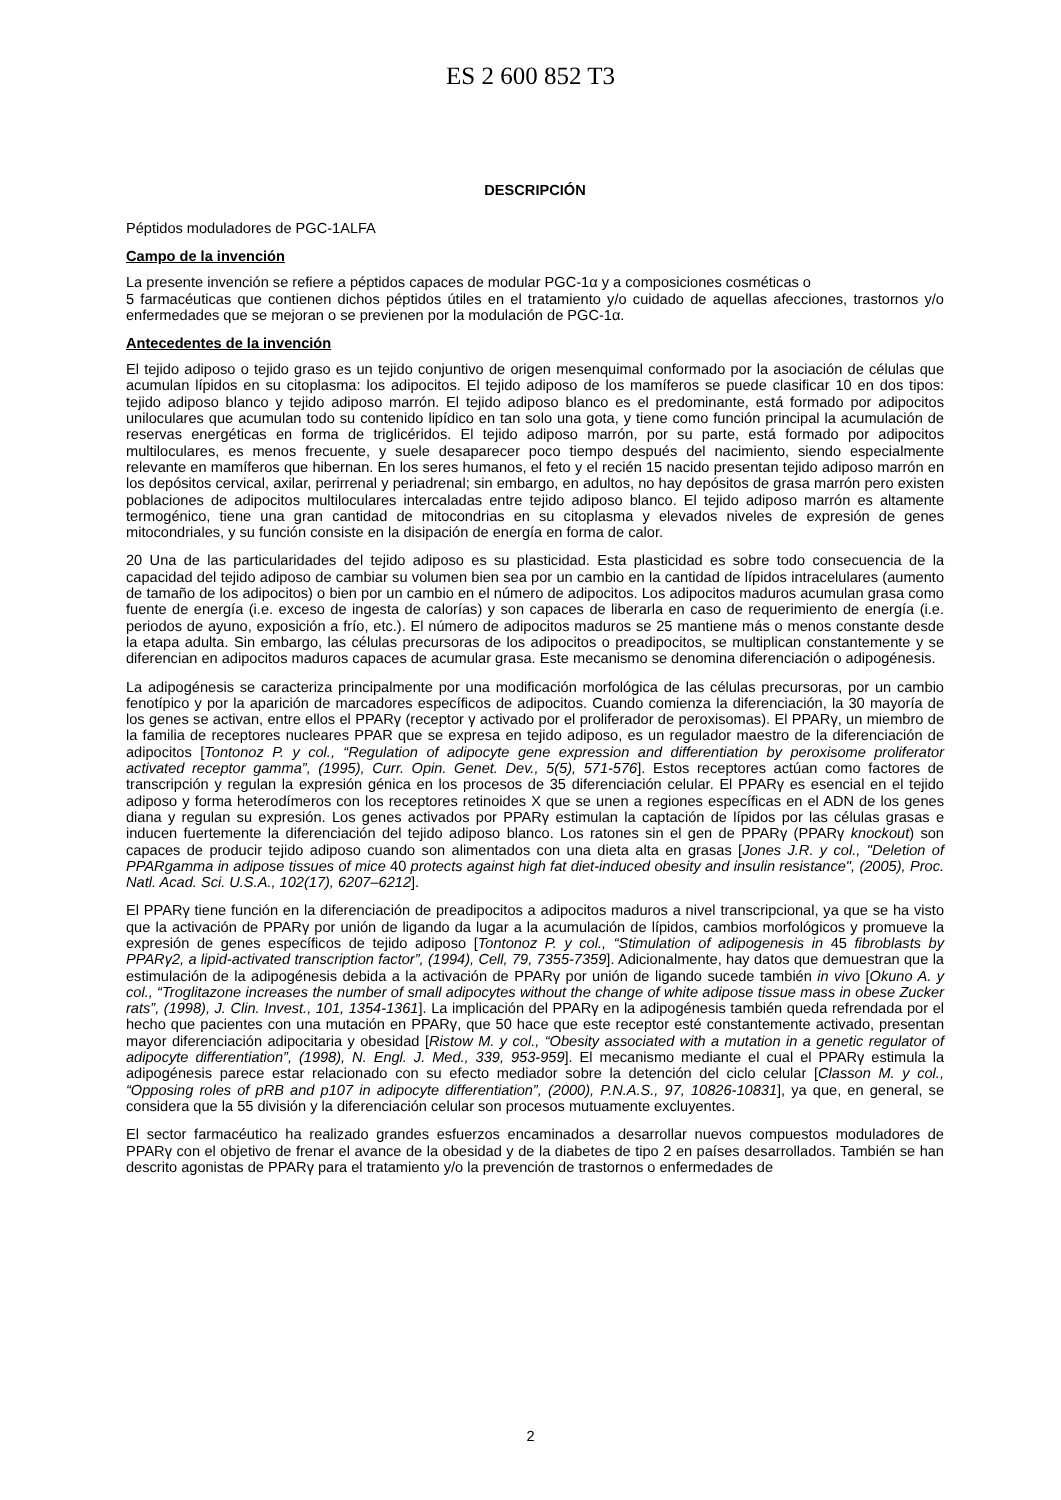ES 2 600 852 T3
DESCRIPCIÓN
Péptidos moduladores de PGC-1ALFA
Campo de la invención
La presente invención se refiere a péptidos capaces de modular PGC-1α y a composiciones cosméticas o
5 farmacéuticas que contienen dichos péptidos útiles en el tratamiento y/o cuidado de aquellas afecciones, trastornos y/o enfermedades que se mejoran o se previenen por la modulación de PGC-1α.
Antecedentes de la invención
El tejido adiposo o tejido graso es un tejido conjuntivo de origen mesenquimal conformado por la asociación de células que acumulan lípidos en su citoplasma: los adipocitos. El tejido adiposo de los mamíferos se puede clasificar 10 en dos tipos: tejido adiposo blanco y tejido adiposo marrón. El tejido adiposo blanco es el predominante, está formado por adipocitos uniloculares que acumulan todo su contenido lipídico en tan solo una gota, y tiene como función principal la acumulación de reservas energéticas en forma de triglicéridos. El tejido adiposo marrón, por su parte, está formado por adipocitos multiloculares, es menos frecuente, y suele desaparecer poco tiempo después del nacimiento, siendo especialmente relevante en mamíferos que hibernan. En los seres humanos, el feto y el recién 15 nacido presentan tejido adiposo marrón en los depósitos cervical, axilar, perirrenal y periadrenal; sin embargo, en adultos, no hay depósitos de grasa marrón pero existen poblaciones de adipocitos multiloculares intercaladas entre tejido adiposo blanco. El tejido adiposo marrón es altamente termogénico, tiene una gran cantidad de mitocondrias en su citoplasma y elevados niveles de expresión de genes mitocondriales, y su función consiste en la disipación de energía en forma de calor.
20 Una de las particularidades del tejido adiposo es su plasticidad. Esta plasticidad es sobre todo consecuencia de la capacidad del tejido adiposo de cambiar su volumen bien sea por un cambio en la cantidad de lípidos intracelulares (aumento de tamaño de los adipocitos) o bien por un cambio en el número de adipocitos. Los adipocitos maduros acumulan grasa como fuente de energía (i.e. exceso de ingesta de calorías) y son capaces de liberarla en caso de requerimiento de energía (i.e. periodos de ayuno, exposición a frío, etc.). El número de adipocitos maduros se 25 mantiene más o menos constante desde la etapa adulta. Sin embargo, las células precursoras de los adipocitos o preadipocitos, se multiplican constantemente y se diferencian en adipocitos maduros capaces de acumular grasa. Este mecanismo se denomina diferenciación o adipogénesis.
La adipogénesis se caracteriza principalmente por una modificación morfológica de las células precursoras, por un cambio fenotípico y por la aparición de marcadores específicos de adipocitos. Cuando comienza la diferenciación, la 30 mayoría de los genes se activan, entre ellos el PPARγ (receptor γ activado por el proliferador de peroxisomas). El PPARγ, un miembro de la familia de receptores nucleares PPAR que se expresa en tejido adiposo, es un regulador maestro de la diferenciación de adipocitos [Tontonoz P. y col., “Regulation of adipocyte gene expression and differentiation by peroxisome proliferator activated receptor gamma”, (1995), Curr. Opin. Genet. Dev., 5(5), 571-576]. Estos receptores actúan como factores de transcripción y regulan la expresión génica en los procesos de 35 diferenciación celular. El PPARγ es esencial en el tejido adiposo y forma heterodímeros con los receptores retinoides X que se unen a regiones específicas en el ADN de los genes diana y regulan su expresión. Los genes activados por PPARγ estimulan la captación de lípidos por las células grasas e inducen fuertemente la diferenciación del tejido adiposo blanco. Los ratones sin el gen de PPARγ (PPARγ knockout) son capaces de producir tejido adiposo cuando son alimentados con una dieta alta en grasas [Jones J.R. y col., "Deletion of PPARgamma in adipose tissues of mice 40 protects against high fat diet-induced obesity and insulin resistance", (2005), Proc. Natl. Acad. Sci. U.S.A., 102(17), 6207–6212].
El PPARγ tiene función en la diferenciación de preadipocitos a adipocitos maduros a nivel transcripcional, ya que se ha visto que la activación de PPARγ por unión de ligando da lugar a la acumulación de lípidos, cambios morfológicos y promueve la expresión de genes específicos de tejido adiposo [Tontonoz P. y col., “Stimulation of adipogenesis in 45 fibroblasts by PPARγ2, a lipid-activated transcription factor”, (1994), Cell, 79, 7355-7359]. Adicionalmente, hay datos que demuestran que la estimulación de la adipogénesis debida a la activación de PPARγ por unión de ligando sucede también in vivo [Okuno A. y col., “Troglitazone increases the number of small adipocytes without the change of white adipose tissue mass in obese Zucker rats”, (1998), J. Clin. Invest., 101, 1354-1361]. La implicación del PPARγ en la adipogénesis también queda refrendada por el hecho que pacientes con una mutación en PPARγ, que 50 hace que este receptor esté constantemente activado, presentan mayor diferenciación adipocitaria y obesidad [Ristow M. y col., “Obesity associated with a mutation in a genetic regulator of adipocyte differentiation”, (1998), N. Engl. J. Med., 339, 953-959]. El mecanismo mediante el cual el PPARγ estimula la adipogénesis parece estar relacionado con su efecto mediador sobre la detención del ciclo celular [Classon M. y col., “Opposing roles of pRB and p107 in adipocyte differentiation”, (2000), P.N.A.S., 97, 10826-10831], ya que, en general, se considera que la 55 división y la diferenciación celular son procesos mutuamente excluyentes.
El sector farmacéutico ha realizado grandes esfuerzos encaminados a desarrollar nuevos compuestos moduladores de PPARγ con el objetivo de frenar el avance de la obesidad y de la diabetes de tipo 2 en países desarrollados. También se han descrito agonistas de PPARγ para el tratamiento y/o la prevención de trastornos o enfermedades de
2